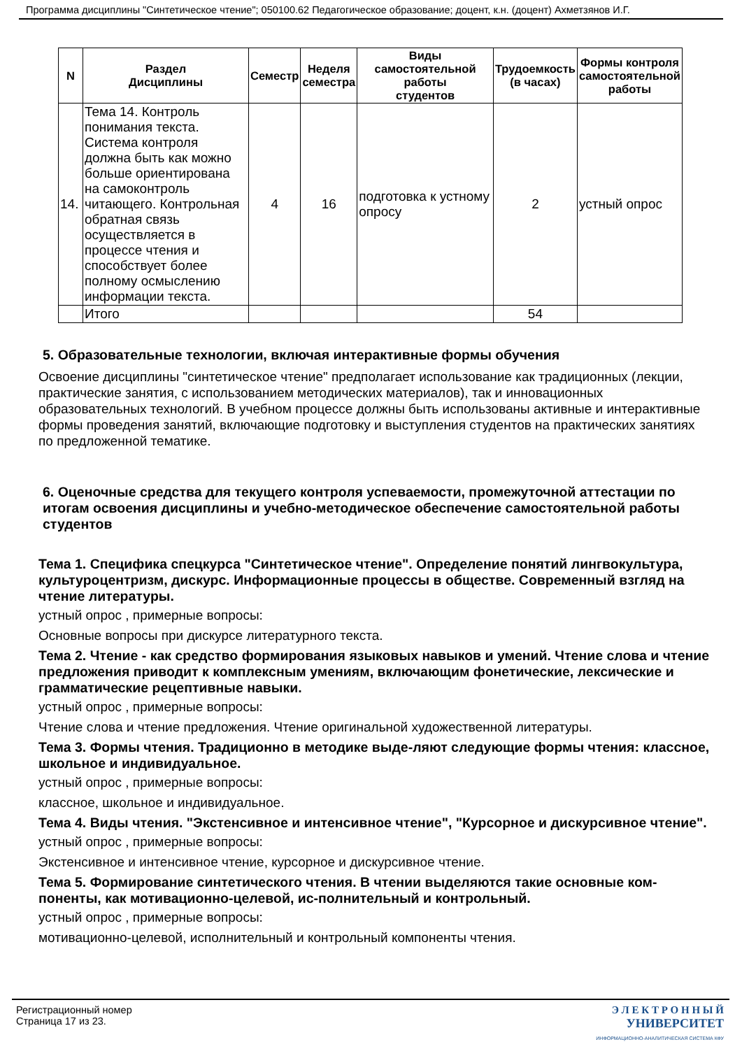Программа дисциплины "Синтетическое чтение"; 050100.62 Педагогическое образование; доцент, к.н. (доцент) Ахметзянов И.Г.
| N | Раздел Дисциплины | Семестр | Неделя семестра | Виды самостоятельной работы студентов | Трудоемкость (в часах) | Формы контроля самостоятельной работы |
| --- | --- | --- | --- | --- | --- | --- |
| 14. | Тема 14. Контроль понимания текста. Система контроля должна быть как можно больше ориентирована на самоконтроль читающего. Контрольная обратная связь осуществляется в процессе чтения и способствует более полному осмыслению информации текста. | 4 | 16 | подготовка к устному опросу | 2 | устный опрос |
| | Итого | | | | 54 | |
5. Образовательные технологии, включая интерактивные формы обучения
Освоение дисциплины "синтетическое чтение" предполагает использование как традиционных (лекции, практические занятия, с использованием методических материалов), так и инновационных образовательных технологий. В учебном процессе должны быть использованы активные и интерактивные формы проведения занятий, включающие подготовку и выступления студентов на практических занятиях по предложенной тематике.
6. Оценочные средства для текущего контроля успеваемости, промежуточной аттестации по итогам освоения дисциплины и учебно-методическое обеспечение самостоятельной работы студентов
Тема 1. Специфика спецкурса "Синтетическое чтение". Определение понятий лингвокультура, культуроцентризм, дискурс. Информационные процессы в обществе. Современный взгляд на чтение литературы.
устный опрос , примерные вопросы:
Основные вопросы при дискурсе литературного текста.
Тема 2. Чтение - как средство формирования языковых навыков и умений. Чтение слова и чтение предложения приводит к комплексным умениям, включающим фонетические, лексические и грамматические рецептивные навыки.
устный опрос , примерные вопросы:
Чтение слова и чтение предложения. Чтение оригинальной художественной литературы.
Тема 3. Формы чтения. Традиционно в методике выде-ляют следующие формы чтения: классное, школьное и индивидуальное.
устный опрос , примерные вопросы:
классное, школьное и индивидуальное.
Тема 4. Виды чтения. "Экстенсивное и интенсивное чтение", "Курсорное и дискурсивное чтение".
устный опрос , примерные вопросы:
Экстенсивное и интенсивное чтение, курсорное и дискурсивное чтение.
Тема 5. Формирование синтетического чтения. В чтении выделяются такие основные ком-поненты, как мотивационно-целевой, ис-полнительный и контрольный.
устный опрос , примерные вопросы:
мотивационно-целевой, исполнительный и контрольный компоненты чтения.
Регистрационный номер
Страница 17 из 23.
Э Л Е К Т Р О Н Н Ы Й
УНИВЕРСИТЕТ
ИНФОРМАЦИОННО-АНАЛИТИЧЕСКАЯ СИСТЕМА КФУ